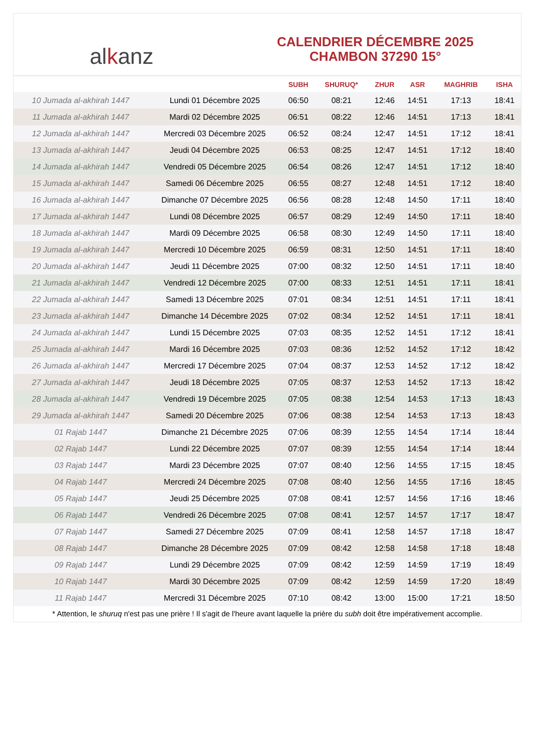al k anz
CALENDRIER DÉCEMBRE 2025
CHAMBON 37290 15°
| | | SUBH | SHURUQ* | ZHUR | ASR | MAGHRIB | ISHA |
| --- | --- | --- | --- | --- | --- | --- | --- |
| 10 Jumada al-akhirah 1447 | Lundi 01 Décembre 2025 | 06:50 | 08:21 | 12:46 | 14:51 | 17:13 | 18:41 |
| 11 Jumada al-akhirah 1447 | Mardi 02 Décembre 2025 | 06:51 | 08:22 | 12:46 | 14:51 | 17:13 | 18:41 |
| 12 Jumada al-akhirah 1447 | Mercredi 03 Décembre 2025 | 06:52 | 08:24 | 12:47 | 14:51 | 17:12 | 18:41 |
| 13 Jumada al-akhirah 1447 | Jeudi 04 Décembre 2025 | 06:53 | 08:25 | 12:47 | 14:51 | 17:12 | 18:40 |
| 14 Jumada al-akhirah 1447 | Vendredi 05 Décembre 2025 | 06:54 | 08:26 | 12:47 | 14:51 | 17:12 | 18:40 |
| 15 Jumada al-akhirah 1447 | Samedi 06 Décembre 2025 | 06:55 | 08:27 | 12:48 | 14:51 | 17:12 | 18:40 |
| 16 Jumada al-akhirah 1447 | Dimanche 07 Décembre 2025 | 06:56 | 08:28 | 12:48 | 14:50 | 17:11 | 18:40 |
| 17 Jumada al-akhirah 1447 | Lundi 08 Décembre 2025 | 06:57 | 08:29 | 12:49 | 14:50 | 17:11 | 18:40 |
| 18 Jumada al-akhirah 1447 | Mardi 09 Décembre 2025 | 06:58 | 08:30 | 12:49 | 14:50 | 17:11 | 18:40 |
| 19 Jumada al-akhirah 1447 | Mercredi 10 Décembre 2025 | 06:59 | 08:31 | 12:50 | 14:51 | 17:11 | 18:40 |
| 20 Jumada al-akhirah 1447 | Jeudi 11 Décembre 2025 | 07:00 | 08:32 | 12:50 | 14:51 | 17:11 | 18:40 |
| 21 Jumada al-akhirah 1447 | Vendredi 12 Décembre 2025 | 07:00 | 08:33 | 12:51 | 14:51 | 17:11 | 18:41 |
| 22 Jumada al-akhirah 1447 | Samedi 13 Décembre 2025 | 07:01 | 08:34 | 12:51 | 14:51 | 17:11 | 18:41 |
| 23 Jumada al-akhirah 1447 | Dimanche 14 Décembre 2025 | 07:02 | 08:34 | 12:52 | 14:51 | 17:11 | 18:41 |
| 24 Jumada al-akhirah 1447 | Lundi 15 Décembre 2025 | 07:03 | 08:35 | 12:52 | 14:51 | 17:12 | 18:41 |
| 25 Jumada al-akhirah 1447 | Mardi 16 Décembre 2025 | 07:03 | 08:36 | 12:52 | 14:52 | 17:12 | 18:42 |
| 26 Jumada al-akhirah 1447 | Mercredi 17 Décembre 2025 | 07:04 | 08:37 | 12:53 | 14:52 | 17:12 | 18:42 |
| 27 Jumada al-akhirah 1447 | Jeudi 18 Décembre 2025 | 07:05 | 08:37 | 12:53 | 14:52 | 17:13 | 18:42 |
| 28 Jumada al-akhirah 1447 | Vendredi 19 Décembre 2025 | 07:05 | 08:38 | 12:54 | 14:53 | 17:13 | 18:43 |
| 29 Jumada al-akhirah 1447 | Samedi 20 Décembre 2025 | 07:06 | 08:38 | 12:54 | 14:53 | 17:13 | 18:43 |
| 01 Rajab 1447 | Dimanche 21 Décembre 2025 | 07:06 | 08:39 | 12:55 | 14:54 | 17:14 | 18:44 |
| 02 Rajab 1447 | Lundi 22 Décembre 2025 | 07:07 | 08:39 | 12:55 | 14:54 | 17:14 | 18:44 |
| 03 Rajab 1447 | Mardi 23 Décembre 2025 | 07:07 | 08:40 | 12:56 | 14:55 | 17:15 | 18:45 |
| 04 Rajab 1447 | Mercredi 24 Décembre 2025 | 07:08 | 08:40 | 12:56 | 14:55 | 17:16 | 18:45 |
| 05 Rajab 1447 | Jeudi 25 Décembre 2025 | 07:08 | 08:41 | 12:57 | 14:56 | 17:16 | 18:46 |
| 06 Rajab 1447 | Vendredi 26 Décembre 2025 | 07:08 | 08:41 | 12:57 | 14:57 | 17:17 | 18:47 |
| 07 Rajab 1447 | Samedi 27 Décembre 2025 | 07:09 | 08:41 | 12:58 | 14:57 | 17:18 | 18:47 |
| 08 Rajab 1447 | Dimanche 28 Décembre 2025 | 07:09 | 08:42 | 12:58 | 14:58 | 17:18 | 18:48 |
| 09 Rajab 1447 | Lundi 29 Décembre 2025 | 07:09 | 08:42 | 12:59 | 14:59 | 17:19 | 18:49 |
| 10 Rajab 1447 | Mardi 30 Décembre 2025 | 07:09 | 08:42 | 12:59 | 14:59 | 17:20 | 18:49 |
| 11 Rajab 1447 | Mercredi 31 Décembre 2025 | 07:10 | 08:42 | 13:00 | 15:00 | 17:21 | 18:50 |
* Attention, le shuruq n'est pas une prière ! Il s'agit de l'heure avant laquelle la prière du subh doit être impérativement accomplie.